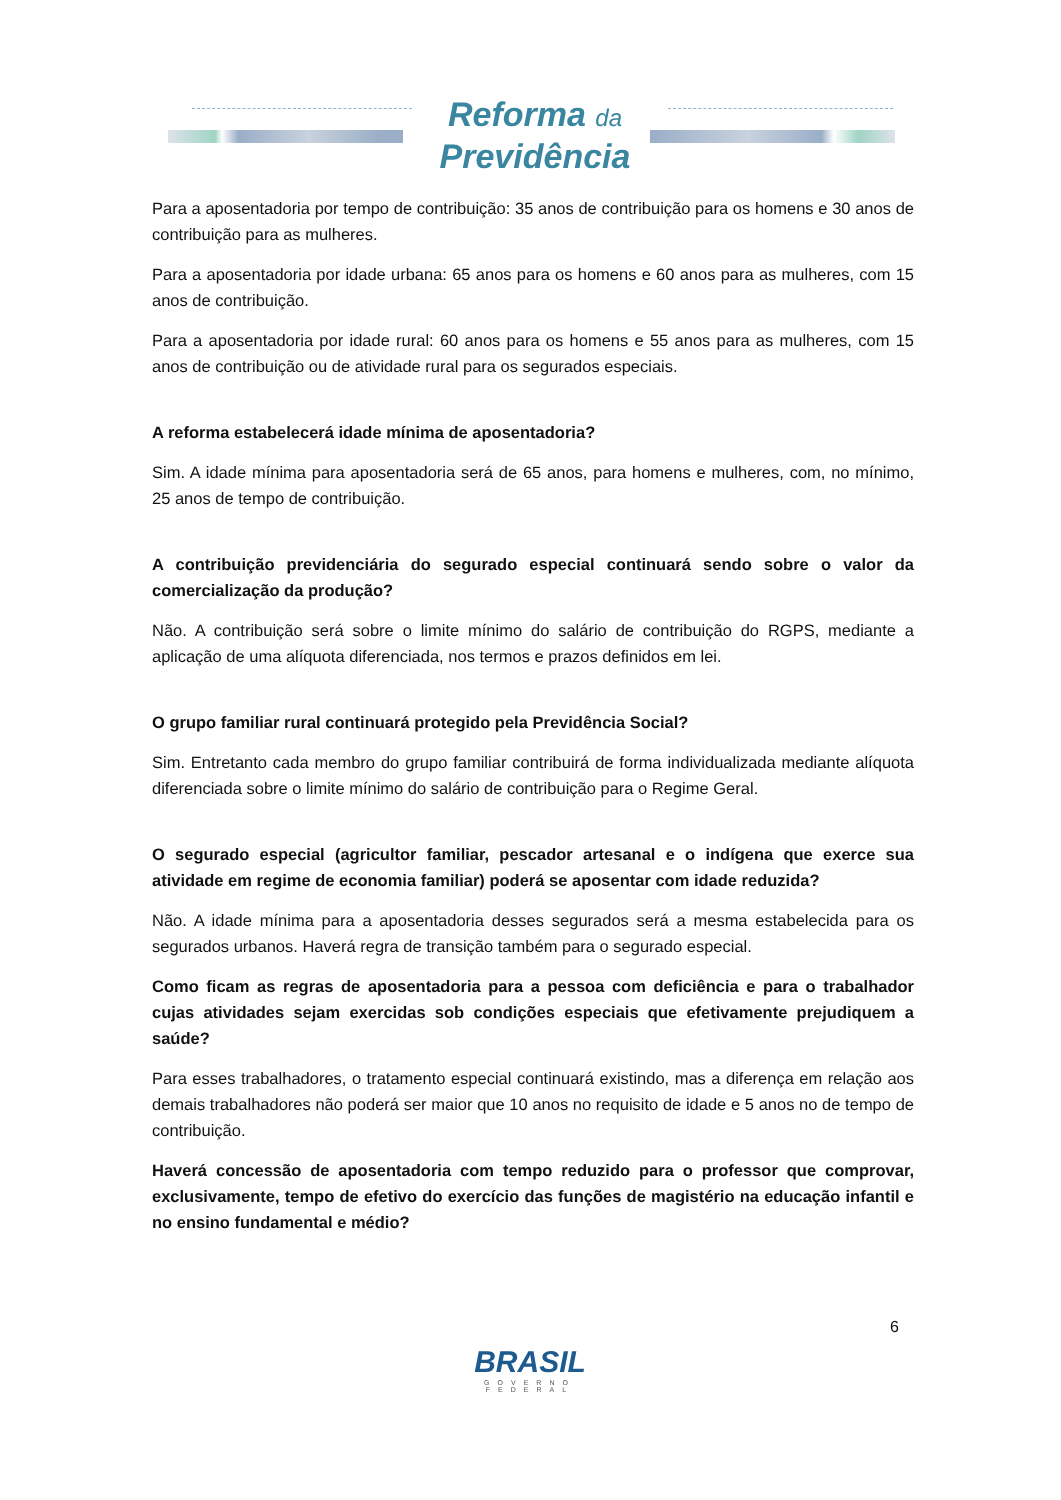Reforma da
Previdência
Para a aposentadoria por tempo de contribuição: 35 anos de contribuição para os homens e 30 anos de contribuição para as mulheres.
Para a aposentadoria por idade urbana: 65 anos para os homens e 60 anos para as mulheres, com 15 anos de contribuição.
Para a aposentadoria por idade rural: 60 anos para os homens e 55 anos para as mulheres, com 15 anos de contribuição ou de atividade rural para os segurados especiais.
A reforma estabelecerá idade mínima de aposentadoria?
Sim. A idade mínima para aposentadoria será de 65 anos, para homens e mulheres, com, no mínimo, 25 anos de tempo de contribuição.
A contribuição previdenciária do segurado especial continuará sendo sobre o valor da comercialização da produção?
Não. A contribuição será sobre o limite mínimo do salário de contribuição do RGPS, mediante a aplicação de uma alíquota diferenciada, nos termos e prazos definidos em lei.
O grupo familiar rural continuará protegido pela Previdência Social?
Sim. Entretanto cada membro do grupo familiar contribuirá de forma individualizada mediante alíquota diferenciada sobre o limite mínimo do salário de contribuição para o Regime Geral.
O segurado especial (agricultor familiar, pescador artesanal e o indígena que exerce sua atividade em regime de economia familiar) poderá se aposentar com idade reduzida?
Não. A idade mínima para a aposentadoria desses segurados será a mesma estabelecida para os segurados urbanos. Haverá regra de transição também para o segurado especial.
Como ficam as regras de aposentadoria para a pessoa com deficiência e para o trabalhador cujas atividades sejam exercidas sob condições especiais que efetivamente prejudiquem a saúde?
Para esses trabalhadores, o tratamento especial continuará existindo, mas a diferença em relação aos demais trabalhadores não poderá ser maior que 10 anos no requisito de idade e 5 anos no de tempo de contribuição.
Haverá concessão de aposentadoria com tempo reduzido para o professor que comprovar, exclusivamente, tempo de efetivo do exercício das funções de magistério na educação infantil e no ensino fundamental e médio?
6
BRASIL
GOVERNO FEDERAL